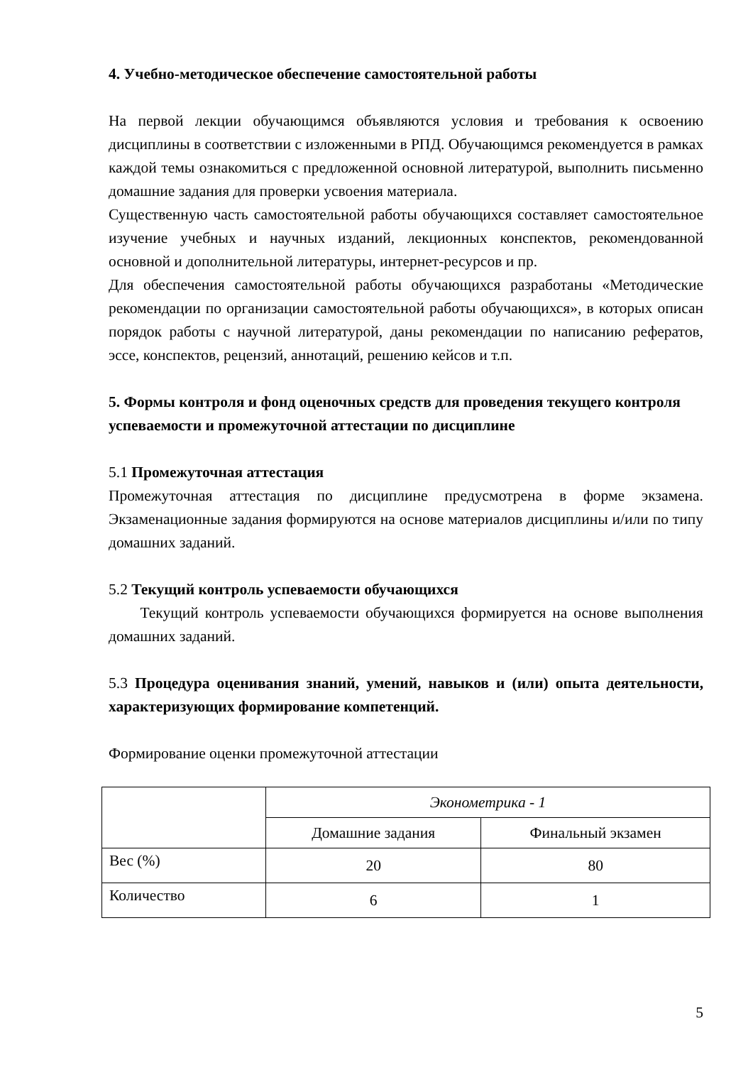4. Учебно-методическое обеспечение самостоятельной работы
На первой лекции обучающимся объявляются условия и требования к освоению дисциплины в соответствии с изложенными в РПД. Обучающимся рекомендуется в рамках каждой темы ознакомиться с предложенной основной литературой, выполнить письменно домашние задания для проверки усвоения материала.
Существенную часть самостоятельной работы обучающихся составляет самостоятельное изучение учебных и научных изданий, лекционных конспектов, рекомендованной основной и дополнительной литературы, интернет-ресурсов и пр.
Для обеспечения самостоятельной работы обучающихся разработаны «Методические рекомендации по организации самостоятельной работы обучающихся», в которых описан порядок работы с научной литературой, даны рекомендации по написанию рефератов, эссе, конспектов, рецензий, аннотаций, решению кейсов и т.п.
5. Формы контроля и фонд оценочных средств для проведения текущего контроля успеваемости и промежуточной аттестации по дисциплине
5.1 Промежуточная аттестация
Промежуточная аттестация по дисциплине предусмотрена в форме экзамена. Экзаменационные задания формируются на основе материалов дисциплины и/или по типу домашних заданий.
5.2 Текущий контроль успеваемости обучающихся
Текущий контроль успеваемости обучающихся формируется на основе выполнения домашних заданий.
5.3 Процедура оценивания знаний, умений, навыков и (или) опыта деятельности, характеризующих формирование компетенций.
Формирование оценки промежуточной аттестации
| | Эконометрика - 1 | |
| | Домашние задания | Финальный экзамен |
| Вес (%) | 20 | 80 |
| Количество | 6 | 1 |
5